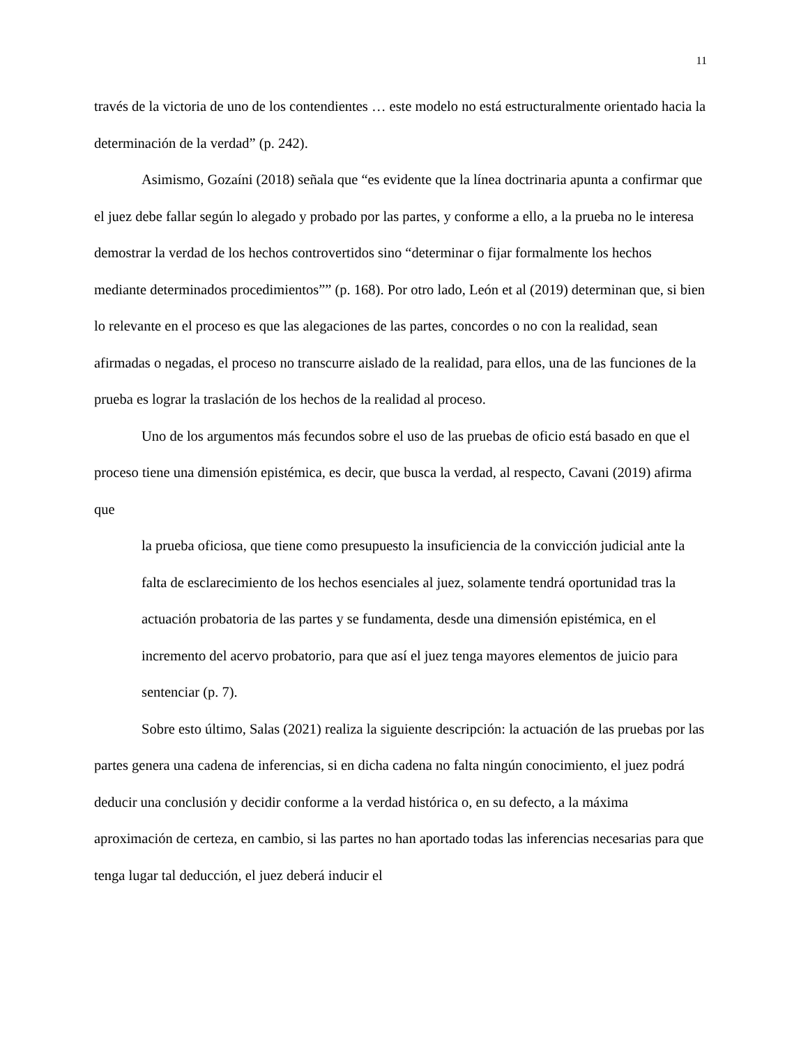11
través de la victoria de uno de los contendientes … este modelo no está estructuralmente orientado hacia la determinación de la verdad” (p. 242).
Asimismo, Gozaíni (2018) señala que “es evidente que la línea doctrinaria apunta a confirmar que el juez debe fallar según lo alegado y probado por las partes, y conforme a ello, a la prueba no le interesa demostrar la verdad de los hechos controvertidos sino “determinar o fijar formalmente los hechos mediante determinados procedimientos”” (p. 168). Por otro lado, León et al (2019) determinan que, si bien lo relevante en el proceso es que las alegaciones de las partes, concordes o no con la realidad, sean afirmadas o negadas, el proceso no transcurre aislado de la realidad, para ellos, una de las funciones de la prueba es lograr la traslación de los hechos de la realidad al proceso.
Uno de los argumentos más fecundos sobre el uso de las pruebas de oficio está basado en que el proceso tiene una dimensión epistémica, es decir, que busca la verdad, al respecto, Cavani (2019) afirma que
la prueba oficiosa, que tiene como presupuesto la insuficiencia de la convicción judicial ante la falta de esclarecimiento de los hechos esenciales al juez, solamente tendrá oportunidad tras la actuación probatoria de las partes y se fundamenta, desde una dimensión epistémica, en el incremento del acervo probatorio, para que así el juez tenga mayores elementos de juicio para sentenciar (p. 7).
Sobre esto último, Salas (2021) realiza la siguiente descripción: la actuación de las pruebas por las partes genera una cadena de inferencias, si en dicha cadena no falta ningún conocimiento, el juez podrá deducir una conclusión y decidir conforme a la verdad histórica o, en su defecto, a la máxima aproximación de certeza, en cambio, si las partes no han aportado todas las inferencias necesarias para que tenga lugar tal deducción, el juez deberá inducir el